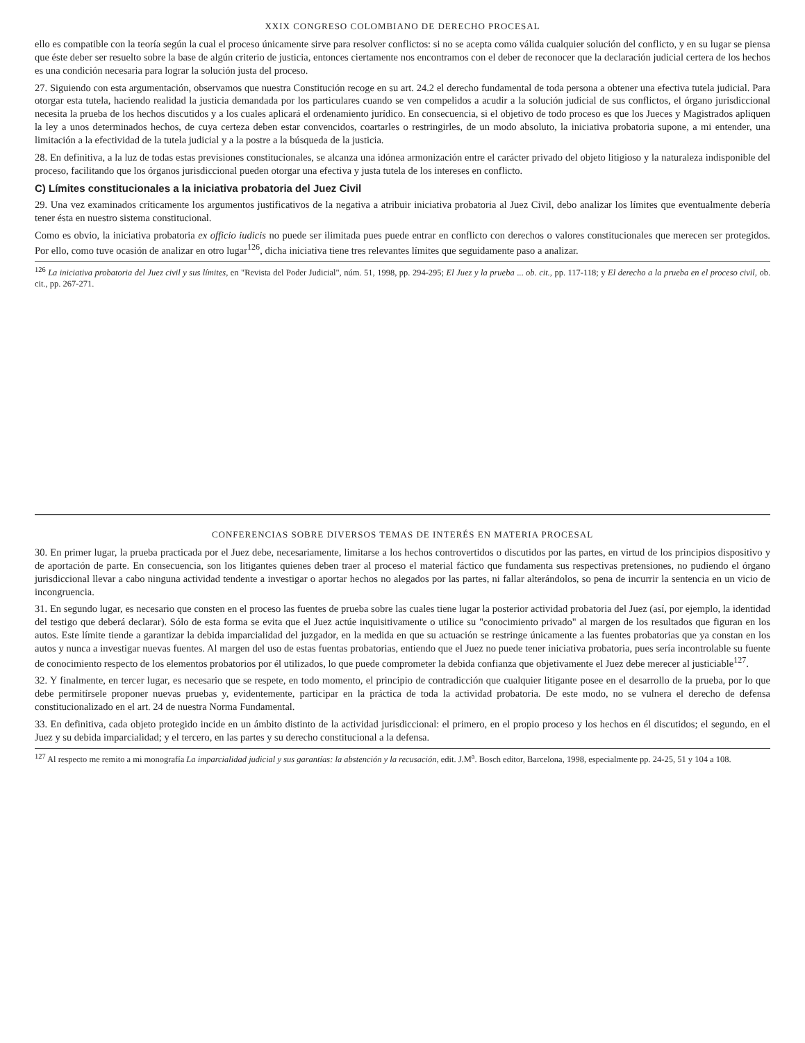XXIX CONGRESO COLOMBIANO DE DERECHO PROCESAL
ello es compatible con la teoría según la cual el proceso únicamente sirve para resolver conflictos: si no se acepta como válida cualquier solución del conflicto, y en su lugar se piensa que éste deber ser resuelto sobre la base de algún criterio de justicia, entonces ciertamente nos encontramos con el deber de reconocer que la declaración judicial certera de los hechos es una condición necesaria para lograr la solución justa del proceso.
27. Siguiendo con esta argumentación, observamos que nuestra Constitución recoge en su art. 24.2 el derecho fundamental de toda persona a obtener una efectiva tutela judicial. Para otorgar esta tutela, haciendo realidad la justicia demandada por los particulares cuando se ven compelidos a acudir a la solución judicial de sus conflictos, el órgano jurisdiccional necesita la prueba de los hechos discutidos y a los cuales aplicará el ordenamiento jurídico. En consecuencia, si el objetivo de todo proceso es que los Jueces y Magistrados apliquen la ley a unos determinados hechos, de cuya certeza deben estar convencidos, coartarles o restringirles, de un modo absoluto, la iniciativa probatoria supone, a mi entender, una limitación a la efectividad de la tutela judicial y a la postre a la búsqueda de la justicia.
28. En definitiva, a la luz de todas estas previsiones constitucionales, se alcanza una idónea armonización entre el carácter privado del objeto litigioso y la naturaleza indisponible del proceso, facilitando que los órganos jurisdiccional pueden otorgar una efectiva y justa tutela de los intereses en conflicto.
C) Límites constitucionales a la iniciativa probatoria del Juez Civil
29. Una vez examinados críticamente los argumentos justificativos de la negativa a atribuir iniciativa probatoria al Juez Civil, debo analizar los límites que eventualmente debería tener ésta en nuestro sistema constitucional.
Como es obvio, la iniciativa probatoria ex officio iudicis no puede ser ilimitada pues puede entrar en conflicto con derechos o valores constitucionales que merecen ser protegidos. Por ello, como tuve ocasión de analizar en otro lugar<sup>126</sup>, dicha iniciativa tiene tres relevantes límites que seguidamente paso a analizar.
<sup>126</sup> La iniciativa probatoria del Juez civil y sus límites, en "Revista del Poder Judicial", núm. 51, 1998, pp. 294-295; El Juez y la prueba ... ob. cit., pp. 117-118; y El derecho a la prueba en el proceso civil, ob. cit., pp. 267-271.
CONFERENCIAS SOBRE DIVERSOS TEMAS DE INTERÉS EN MATERIA PROCESAL
30. En primer lugar, la prueba practicada por el Juez debe, necesariamente, limitarse a los hechos controvertidos o discutidos por las partes, en virtud de los principios dispositivo y de aportación de parte. En consecuencia, son los litigantes quienes deben traer al proceso el material fáctico que fundamenta sus respectivas pretensiones, no pudiendo el órgano jurisdiccional llevar a cabo ninguna actividad tendente a investigar o aportar hechos no alegados por las partes, ni fallar alterándolos, so pena de incurrir la sentencia en un vicio de incongruencia.
31. En segundo lugar, es necesario que consten en el proceso las fuentes de prueba sobre las cuales tiene lugar la posterior actividad probatoria del Juez (así, por ejemplo, la identidad del testigo que deberá declarar). Sólo de esta forma se evita que el Juez actúe inquisitivamente o utilice su "conocimiento privado" al margen de los resultados que figuran en los autos. Este límite tiende a garantizar la debida imparcialidad del juzgador, en la medida en que su actuación se restringe únicamente a las fuentes probatorias que ya constan en los autos y nunca a investigar nuevas fuentes. Al margen del uso de estas fuentas probatorias, entiendo que el Juez no puede tener iniciativa probatoria, pues sería incontrolable su fuente de conocimiento respecto de los elementos probatorios por él utilizados, lo que puede comprometer la debida confianza que objetivamente el Juez debe merecer al justiciable<sup>127</sup>.
32. Y finalmente, en tercer lugar, es necesario que se respete, en todo momento, el principio de contradicción que cualquier litigante posee en el desarrollo de la prueba, por lo que debe permitírsele proponer nuevas pruebas y, evidentemente, participar en la práctica de toda la actividad probatoria. De este modo, no se vulnera el derecho de defensa constitucionalizado en el art. 24 de nuestra Norma Fundamental.
33. En definitiva, cada objeto protegido incide en un ámbito distinto de la actividad jurisdiccional: el primero, en el propio proceso y los hechos en él discutidos; el segundo, en el Juez y su debida imparcialidad; y el tercero, en las partes y su derecho constitucional a la defensa.
<sup>127</sup> Al respecto me remito a mi monografía La imparcialidad judicial y sus garantías: la abstención y la recusación, edit. J.M<sup>a</sup>. Bosch editor, Barcelona, 1998, especialmente pp. 24-25, 51 y 104 a 108.